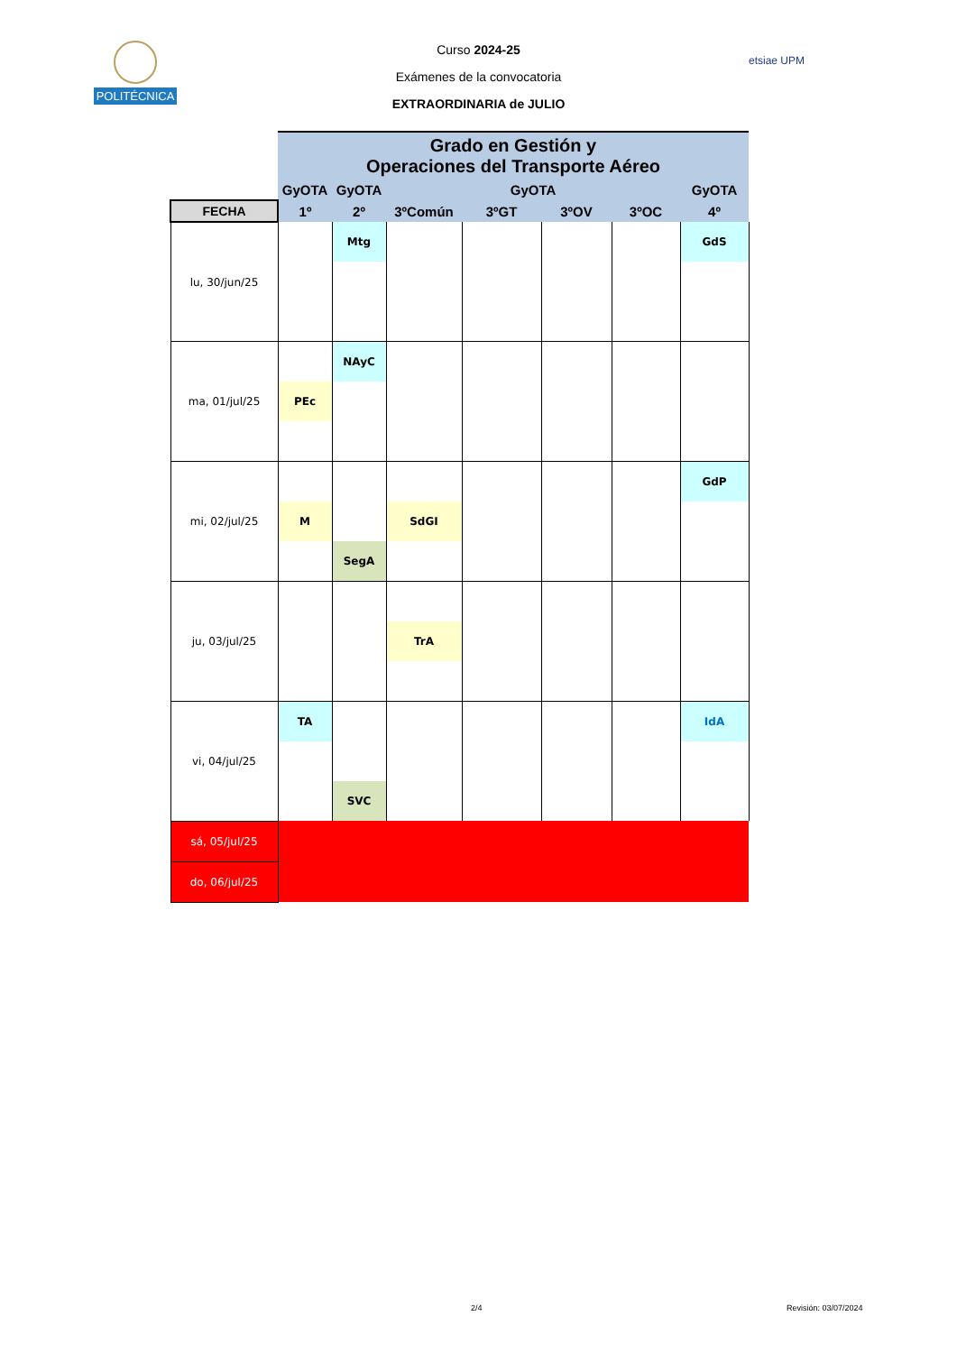POLITÉCNICA
etsiae UPM
Curso 2024-25
Exámenes de la convocatoria
EXTRAORDINARIA de JULIO
| | Grado en Gestión y Operaciones del Transporte Aéreo | | | | | | |
| | GyOTA | GyOTA | GyOTA | | | | GyOTA |
| FECHA | 1º | 2º | 3ºComún | 3ºGT | 3ºOV | 3ºOC | 4º |
| lu, 30/jun/25 | | Mtg | | | | | GdS |
| ma, 01/jul/25 | | NAyC | | | | | |
| | PEc | | | | | | |
| mi, 02/jul/25 | | | | | | | GdP |
| | M | | SdGI | | | | |
| | | SegA | | | | | |
| ju, 03/jul/25 | | | | | | | |
| | | | TrA | | | | |
| vi, 04/jul/25 | TA | | | | | | IdA |
| | | SVC | | | | | |
| sá, 05/jul/25 | | | | | | | |
| do, 06/jul/25 | | | | | | | |
2/4 Revisión: 03/07/2024